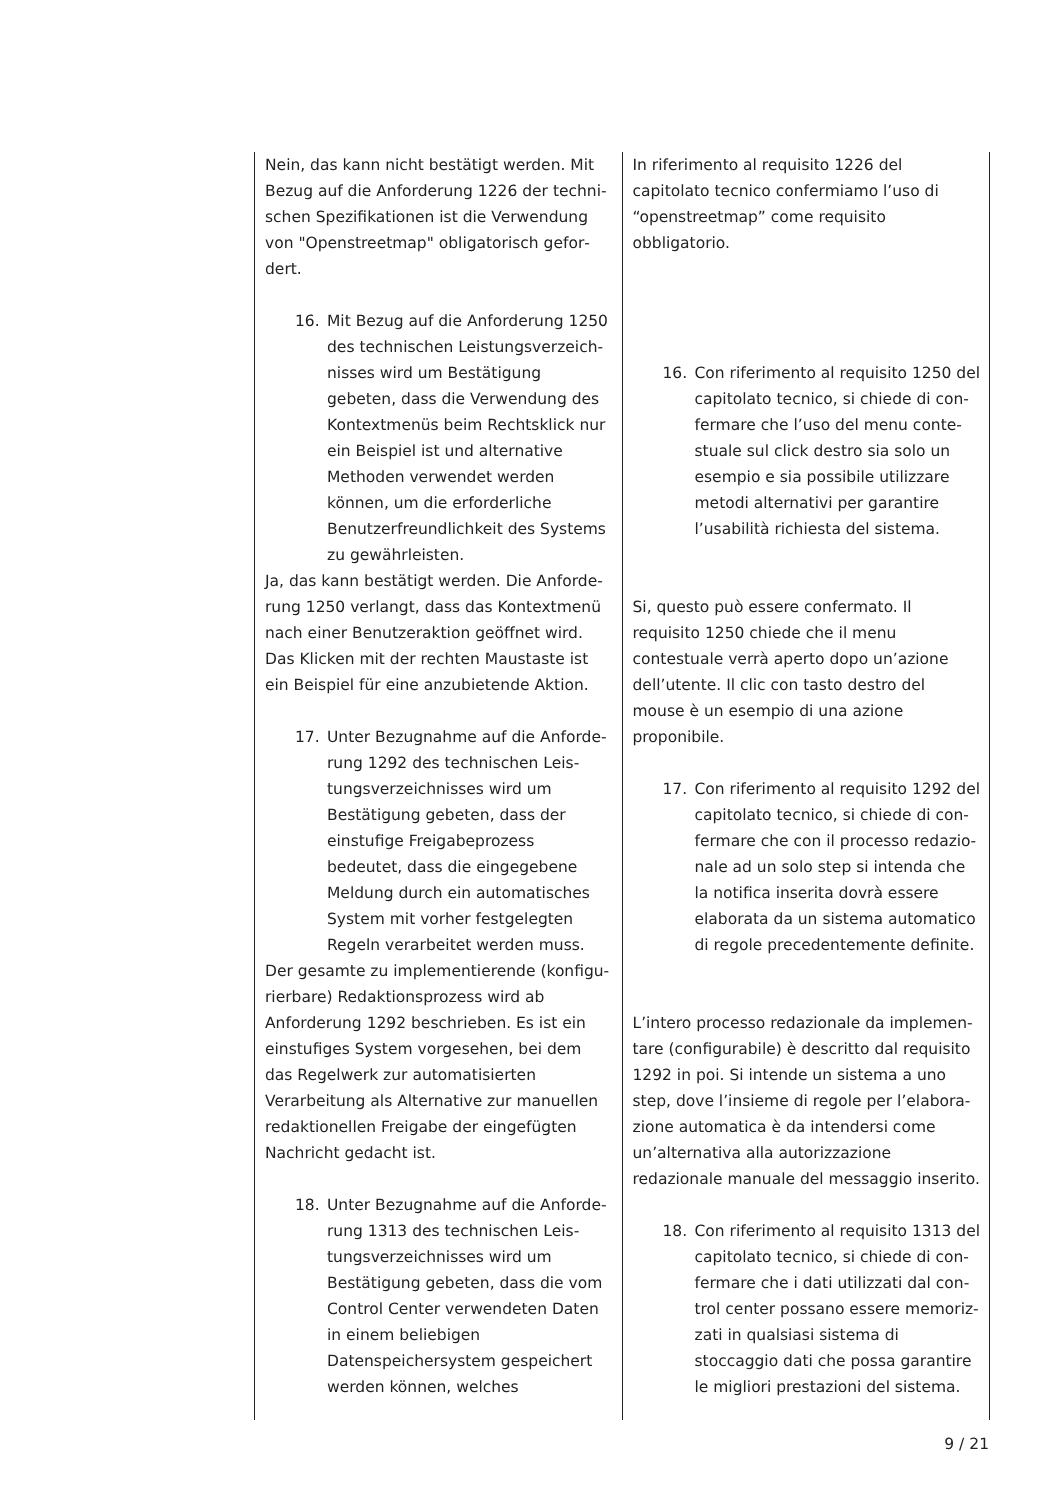| Nein, das kann nicht bestätigt werden. Mit Bezug auf die Anforderung 1226 der techni­schen Spezifikationen ist die Verwendung von "Openstreetmap" obligatorisch gefor­dert. 16. Mit Bezug auf die Anforderung 1250 des technischen Leistungsverzeich­nisses wird um Bestätigung gebeten, dass die Verwendung des Kontext­menüs beim Rechtsklick nur ein Bei­spiel ist und alternative Methoden verwendet werden können, um die erforderliche Benutzerfreundlichkeit des Systems zu gewährleisten. Ja, das kann bestätigt werden. Die Anforde­rung 1250 verlangt, dass das Kontextmenü nach einer Benutzeraktion geöffnet wird. Das Klicken mit der rechten Maustaste ist ein Bei­spiel für eine anzubietende Aktion. 17. Unter Bezugnahme auf die Anforde­rung 1292 des technischen Leis­tungsverzeichnisses wird um Bestäti­gung gebeten, dass der einstufige Freigabeprozess bedeutet, dass die eingegebene Meldung durch ein au­tomatisches System mit vorher fest­gelegten Regeln verarbeitet werden muss. Der gesamte zu implementierende (konfigu­rierbare) Redaktionsprozess wird ab Anforde­rung 1292 beschrieben. Es ist ein einstufiges System vorgesehen, bei dem das Regelwerk zur automatisierten Verarbeitung als Alterna­tive zur manuellen redaktionellen Freigabe der eingefügten Nachricht gedacht ist. 18. Unter Bezugnahme auf die Anforde­rung 1313 des technischen Leis­tungsverzeichnisses wird um Bestäti­gung gebeten, dass die vom Control Center verwendeten Daten in einem beliebigen Datenspeichersystem ge­speichert werden können, welches | In riferimento al requisito 1226 del capitolato tecnico confermiamo l’uso di “openstreet­map” come requisito obbligatorio. 16. Con riferimento al requisito 1250 del capitolato tecnico, si chiede di con­fermare che l’uso del menu conte­stuale sul click destro sia solo un esempio e sia possibile utilizzare me­todi alternativi per garantire l’usabi­lità richiesta del sistema. Si, questo può essere confermato. Il requisito 1250 chiede che il menu contestuale verrà aperto dopo un’azione dell’utente. Il clic con tasto destro del mouse è un esempio di una azione proponibile. 17. Con riferimento al requisito 1292 del capitolato tecnico, si chiede di con­fermare che con il processo redazio­nale ad un solo step si intenda che la notifica inserita dovrà essere elabo­rata da un sistema automatico di re­gole precedentemente definite. L’intero processo redazionale da implemen­tare (configurabile) è descritto dal requisito 1292 in poi. Si intende un sistema a uno step, dove l’insieme di regole per l’elabora­zione automatica è da intendersi come un’al­ternativa alla autorizzazione redazionale ma­nuale del messaggio inserito. 18. Con riferimento al requisito 1313 del capitolato tecnico, si chiede di con­fermare che i dati utilizzati dal con­trol center possano essere memoriz­zati in qualsiasi sistema di stoccaggio dati che possa garantire le migliori prestazioni del sistema. |
9 / 21